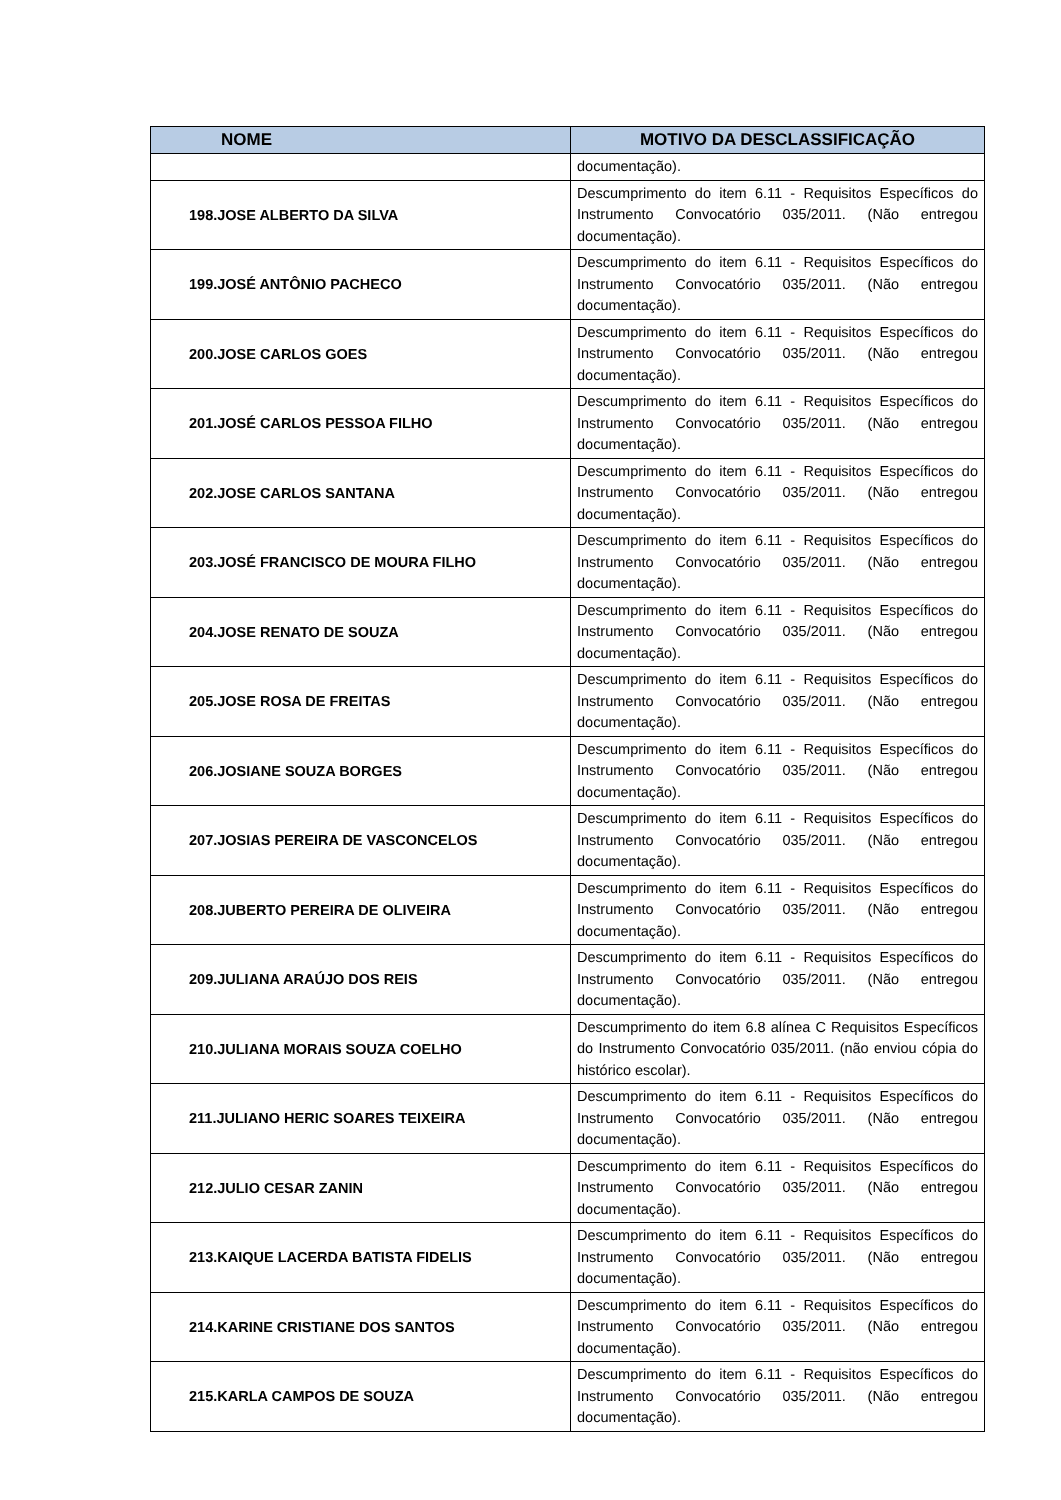| NOME | MOTIVO DA DESCLASSIFICAÇÃO |
| --- | --- |
| | documentação). |
| 198.JOSE ALBERTO DA SILVA | Descumprimento do item 6.11 - Requisitos Específicos do Instrumento Convocatório 035/2011. (Não entregou documentação). |
| 199.JOSÉ ANTÔNIO PACHECO | Descumprimento do item 6.11 - Requisitos Específicos do Instrumento Convocatório 035/2011. (Não entregou documentação). |
| 200.JOSE CARLOS GOES | Descumprimento do item 6.11 - Requisitos Específicos do Instrumento Convocatório 035/2011. (Não entregou documentação). |
| 201.JOSÉ CARLOS PESSOA FILHO | Descumprimento do item 6.11 - Requisitos Específicos do Instrumento Convocatório 035/2011. (Não entregou documentação). |
| 202.JOSE CARLOS SANTANA | Descumprimento do item 6.11 - Requisitos Específicos do Instrumento Convocatório 035/2011. (Não entregou documentação). |
| 203.JOSÉ FRANCISCO DE MOURA FILHO | Descumprimento do item 6.11 - Requisitos Específicos do Instrumento Convocatório 035/2011. (Não entregou documentação). |
| 204.JOSE RENATO DE SOUZA | Descumprimento do item 6.11 - Requisitos Específicos do Instrumento Convocatório 035/2011. (Não entregou documentação). |
| 205.JOSE ROSA DE FREITAS | Descumprimento do item 6.11 - Requisitos Específicos do Instrumento Convocatório 035/2011. (Não entregou documentação). |
| 206.JOSIANE SOUZA BORGES | Descumprimento do item 6.11 - Requisitos Específicos do Instrumento Convocatório 035/2011. (Não entregou documentação). |
| 207.JOSIAS PEREIRA DE VASCONCELOS | Descumprimento do item 6.11 - Requisitos Específicos do Instrumento Convocatório 035/2011. (Não entregou documentação). |
| 208.JUBERTO PEREIRA DE OLIVEIRA | Descumprimento do item 6.11 - Requisitos Específicos do Instrumento Convocatório 035/2011. (Não entregou documentação). |
| 209.JULIANA ARAÚJO DOS REIS | Descumprimento do item 6.11 - Requisitos Específicos do Instrumento Convocatório 035/2011. (Não entregou documentação). |
| 210.JULIANA MORAIS SOUZA COELHO | Descumprimento do item 6.8 alínea C Requisitos Específicos do Instrumento Convocatório 035/2011. (não enviou cópia do histórico escolar). |
| 211.JULIANO HERIC SOARES TEIXEIRA | Descumprimento do item 6.11 - Requisitos Específicos do Instrumento Convocatório 035/2011. (Não entregou documentação). |
| 212.JULIO CESAR ZANIN | Descumprimento do item 6.11 - Requisitos Específicos do Instrumento Convocatório 035/2011. (Não entregou documentação). |
| 213.KAIQUE LACERDA BATISTA FIDELIS | Descumprimento do item 6.11 - Requisitos Específicos do Instrumento Convocatório 035/2011. (Não entregou documentação). |
| 214.KARINE CRISTIANE DOS SANTOS | Descumprimento do item 6.11 - Requisitos Específicos do Instrumento Convocatório 035/2011. (Não entregou documentação). |
| 215.KARLA CAMPOS DE SOUZA | Descumprimento do item 6.11 - Requisitos Específicos do Instrumento Convocatório 035/2011. (Não entregou documentação). |